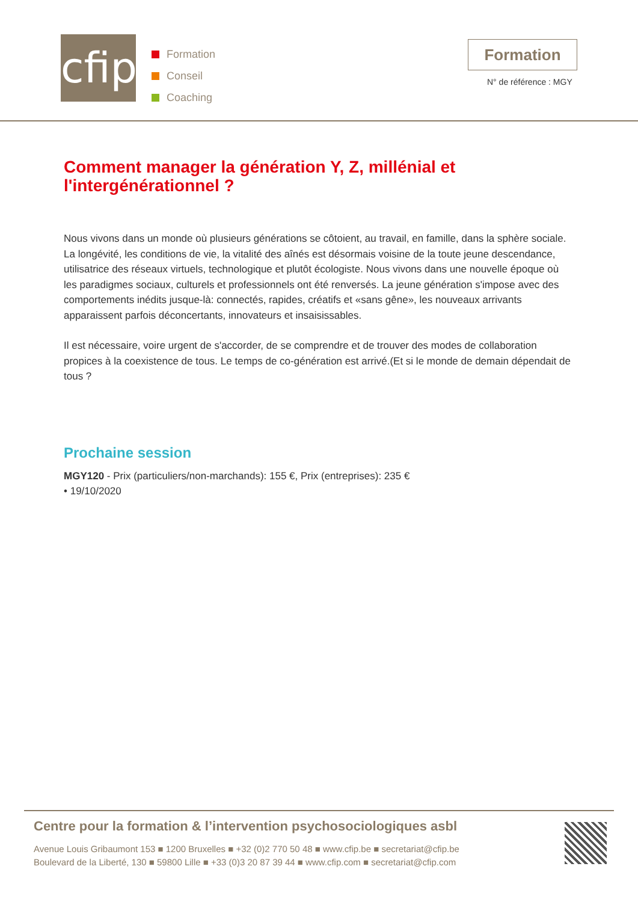cfip
Formation
Conseil
Coaching
Formation
N° de référence : MGY
Comment manager la génération Y, Z, millénial et l'intergénérationnel ?
Nous vivons dans un monde où plusieurs générations se côtoient, au travail, en famille, dans la sphère sociale. La longévité, les conditions de vie, la vitalité des aînés est désormais voisine de la toute jeune descendance, utilisatrice des réseaux virtuels, technologique et plutôt écologiste. Nous vivons dans une nouvelle époque où les paradigmes sociaux, culturels et professionnels ont été renversés. La jeune génération s'impose avec des comportements inédits jusque-là: connectés, rapides, créatifs et «sans gêne», les nouveaux arrivants apparaissent parfois déconcertants, innovateurs et insaisissables.
Il est nécessaire, voire urgent de s'accorder, de se comprendre et de trouver des modes de collaboration propices à la coexistence de tous. Le temps de co-génération est arrivé.(Et si le monde de demain dépendait de tous ?
Prochaine session
MGY120 - Prix (particuliers/non-marchands): 155 €, Prix (entreprises): 235 €
• 19/10/2020
Centre pour la formation & l’intervention psychosociologiques asbl
Avenue Louis Gribaumont 153 ■ 1200 Bruxelles ■ +32 (0)2 770 50 48 ■ www.cfip.be ■ secretariat@cfip.be
Boulevard de la Liberté, 130 ■ 59800 Lille ■ +33 (0)3 20 87 39 44 ■ www.cfip.com ■ secretariat@cfip.com